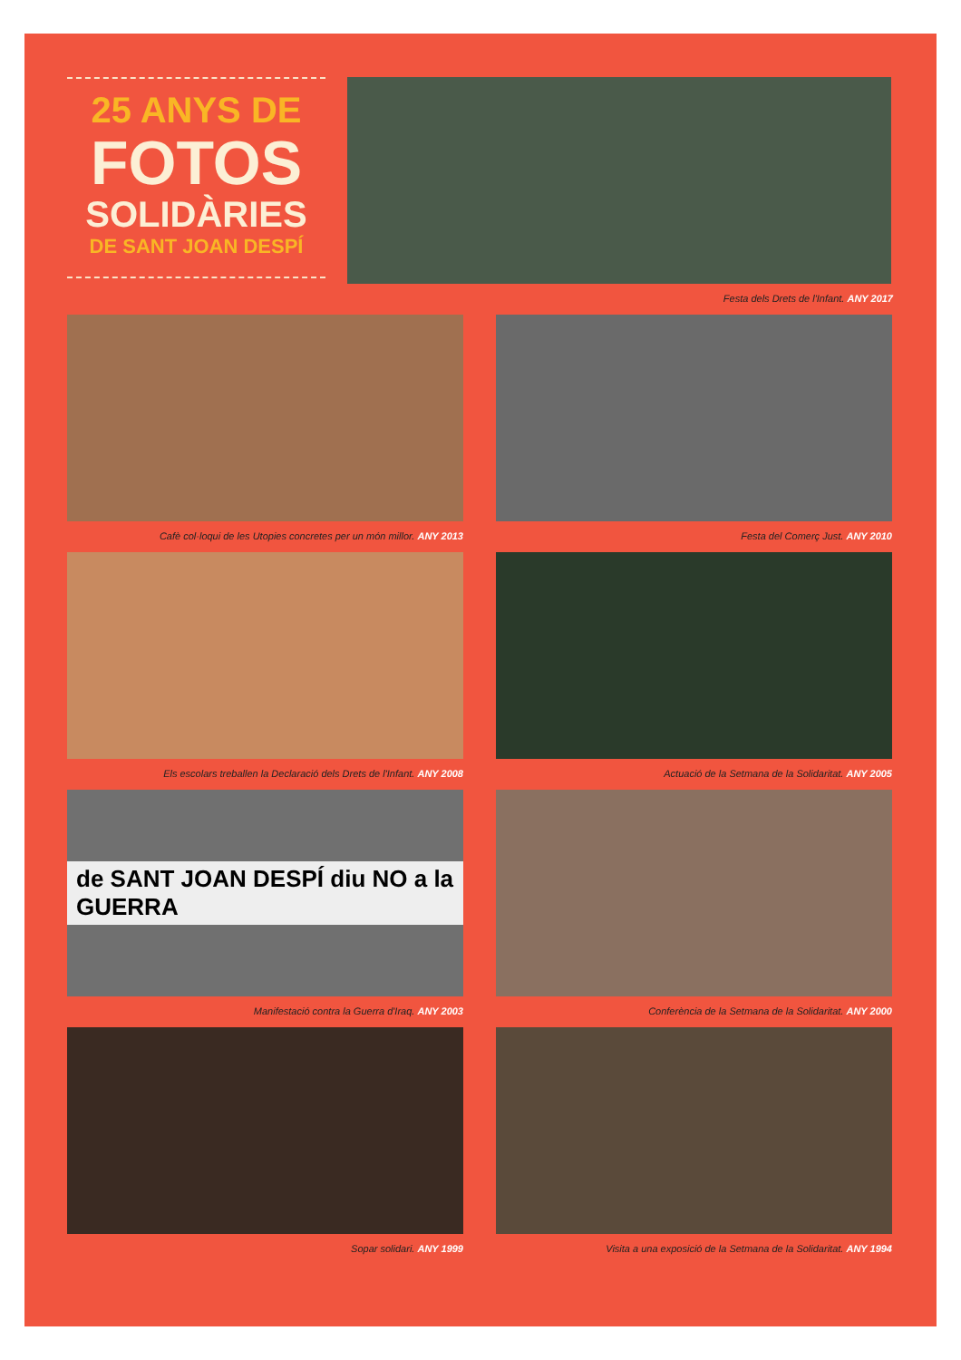25 ANYS DE
FOTOS
SOLIDÀRIES
DE SANT JOAN DESPÍ
Festa dels Drets de l'Infant. ANY 2017
Cafè col·loqui de les Utopies concretes per un món millor. ANY 2013
Festa del Comerç Just. ANY 2010
Els escolars treballen la Declaració dels Drets de l'Infant. ANY 2008
Actuació de la Setmana de la Solidaritat. ANY 2005
de SANT JOAN DESPÍ diu NO a la GUERRA
Manifestació contra la Guerra d'Iraq. ANY 2003
Conferència de la Setmana de la Solidaritat. ANY 2000
Sopar solidari. ANY 1999 Visita a una exposició de la Setmana de la Solidaritat. ANY 1994